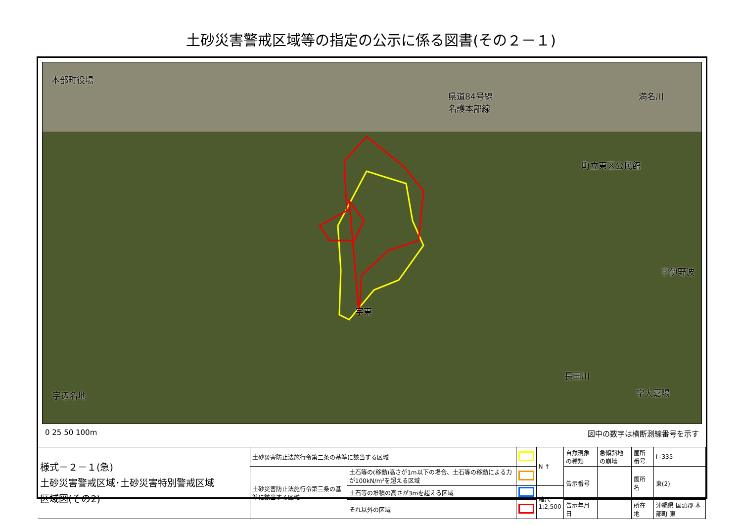土砂災害警戒区域等の指定の公示に係る図書(その２－１)
本部町役場
県道84号線
名護本部線
町立東区公民館
満名川
字伊野波
字東
長田川
字大嘉陽 字辺名地
0 25 50 100m 図中の数字は横断測線番号を示す
| 様式－２－１(急) 土砂災害警戒区域･土砂災害特別警戒区域 区域図(その2) | 土砂災害防止法施行令第二条の基準に該当する区域 | | | N ↑ | 自然現象の種類 | 急傾斜地の崩壊 | 箇所番号 | I -335 |
| | 土砂災害防止法施行令第三条の基準に該当する区域 | 土石等の(移動)高さが1m以下の場合、土石等の移動による力が100kN/m²を超える区域 | | | 告示番号 | | 箇所名 | 東(2) |
| | | 土石等の堆積の高さが3mを超える区域 | | 縮尺 1:2,500 | | | | |
| | | それ以外の区域 | | | 告示年月日 | | 所在地 | 沖縄県 国頭郡 本部町 東 |